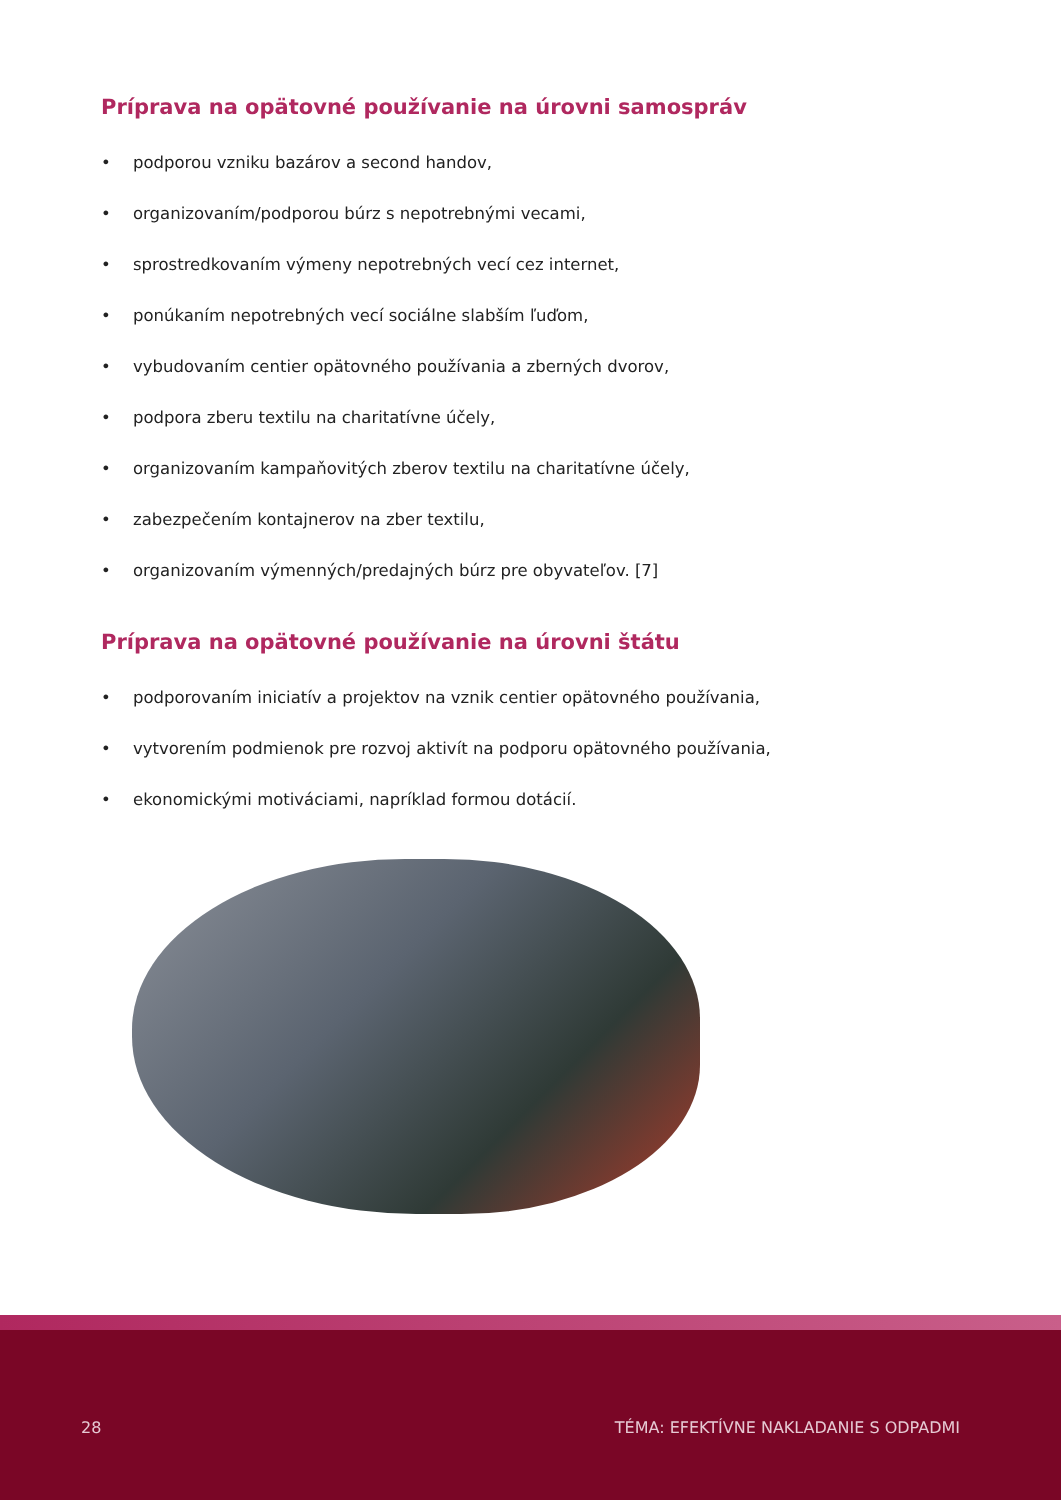Príprava na opätovné používanie na úrovni samospráv
• podporou vzniku bazárov a second handov,
• organizovaním/podporou búrz s nepotrebnými vecami,
• sprostredkovaním výmeny nepotrebných vecí cez internet,
• ponúkaním nepotrebných vecí sociálne slabším ľuďom,
• vybudovaním centier opätovného používania a zberných dvorov,
• podpora zberu textilu na charitatívne účely,
• organizovaním kampaňovitých zberov textilu na charitatívne účely,
• zabezpečením kontajnerov na zber textilu,
• organizovaním výmenných/predajných búrz pre obyvateľov. [7]
Príprava na opätovné používanie na úrovni štátu
• podporovaním iniciatív a projektov na vznik centier opätovného používania,
• vytvorením podmienok pre rozvoj aktivít na podporu opätovného používania,
• ekonomickými motiváciami, napríklad formou dotácií.
28 TÉMA: EFEKTÍVNE NAKLADANIE S ODPADMI